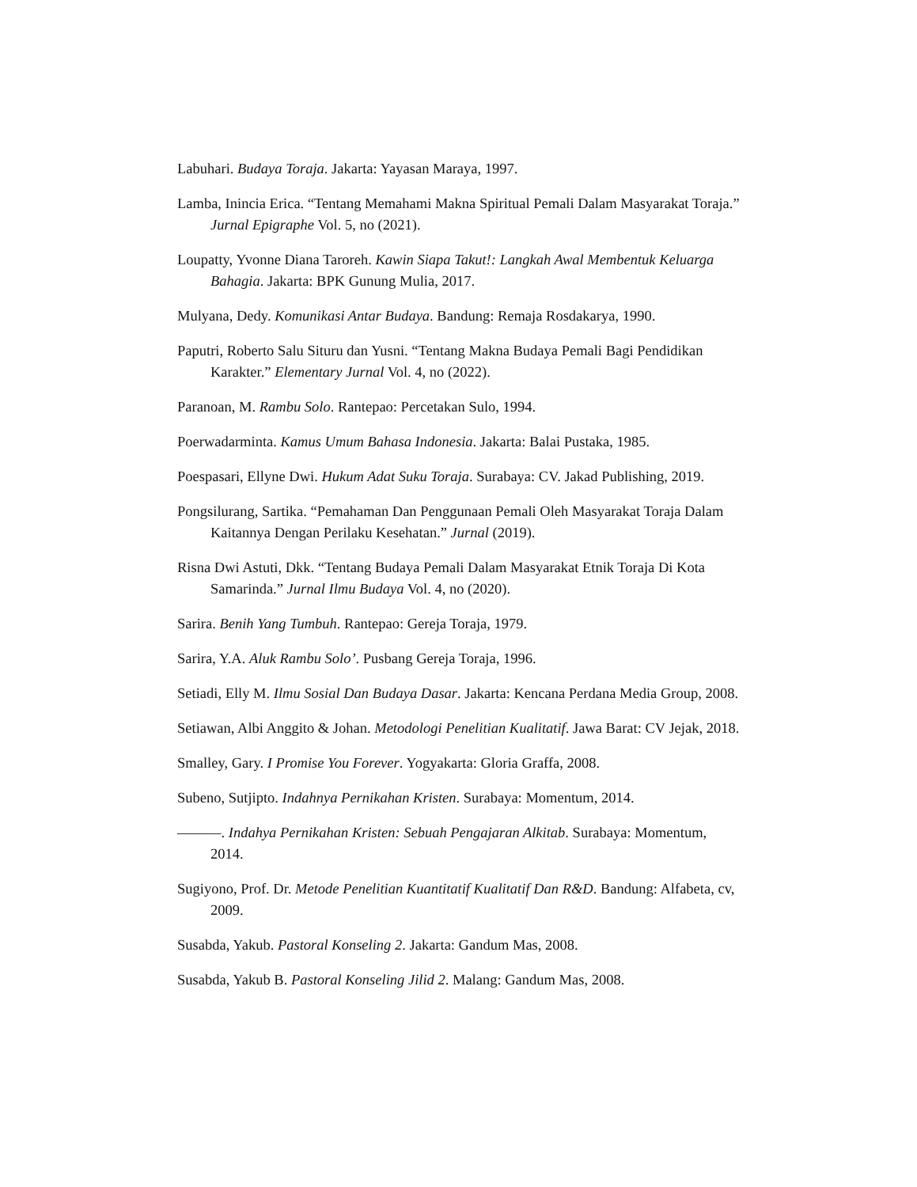Labuhari. Budaya Toraja. Jakarta: Yayasan Maraya, 1997.
Lamba, Inincia Erica. “Tentang Memahami Makna Spiritual Pemali Dalam Masyarakat Toraja.” Jurnal Epigraphe Vol. 5, no (2021).
Loupatty, Yvonne Diana Taroreh. Kawin Siapa Takut!: Langkah Awal Membentuk Keluarga Bahagia. Jakarta: BPK Gunung Mulia, 2017.
Mulyana, Dedy. Komunikasi Antar Budaya. Bandung: Remaja Rosdakarya, 1990.
Paputri, Roberto Salu Situru dan Yusni. “Tentang Makna Budaya Pemali Bagi Pendidikan Karakter.” Elementary Jurnal Vol. 4, no (2022).
Paranoan, M. Rambu Solo. Rantepao: Percetakan Sulo, 1994.
Poerwadarminta. Kamus Umum Bahasa Indonesia. Jakarta: Balai Pustaka, 1985.
Poespasari, Ellyne Dwi. Hukum Adat Suku Toraja. Surabaya: CV. Jakad Publishing, 2019.
Pongsilurang, Sartika. “Pemahaman Dan Penggunaan Pemali Oleh Masyarakat Toraja Dalam Kaitannya Dengan Perilaku Kesehatan.” Jurnal (2019).
Risna Dwi Astuti, Dkk. “Tentang Budaya Pemali Dalam Masyarakat Etnik Toraja Di Kota Samarinda.” Jurnal Ilmu Budaya Vol. 4, no (2020).
Sarira. Benih Yang Tumbuh. Rantepao: Gereja Toraja, 1979.
Sarira, Y.A. Aluk Rambu Solo’. Pusbang Gereja Toraja, 1996.
Setiadi, Elly M. Ilmu Sosial Dan Budaya Dasar. Jakarta: Kencana Perdana Media Group, 2008.
Setiawan, Albi Anggito & Johan. Metodologi Penelitian Kualitatif. Jawa Barat: CV Jejak, 2018.
Smalley, Gary. I Promise You Forever. Yogyakarta: Gloria Graffa, 2008.
Subeno, Sutjipto. Indahnya Pernikahan Kristen. Surabaya: Momentum, 2014.
———. Indahya Pernikahan Kristen: Sebuah Pengajaran Alkitab. Surabaya: Momentum, 2014.
Sugiyono, Prof. Dr. Metode Penelitian Kuantitatif Kualitatif Dan R&D. Bandung: Alfabeta, cv, 2009.
Susabda, Yakub. Pastoral Konseling 2. Jakarta: Gandum Mas, 2008.
Susabda, Yakub B. Pastoral Konseling Jilid 2. Malang: Gandum Mas, 2008.